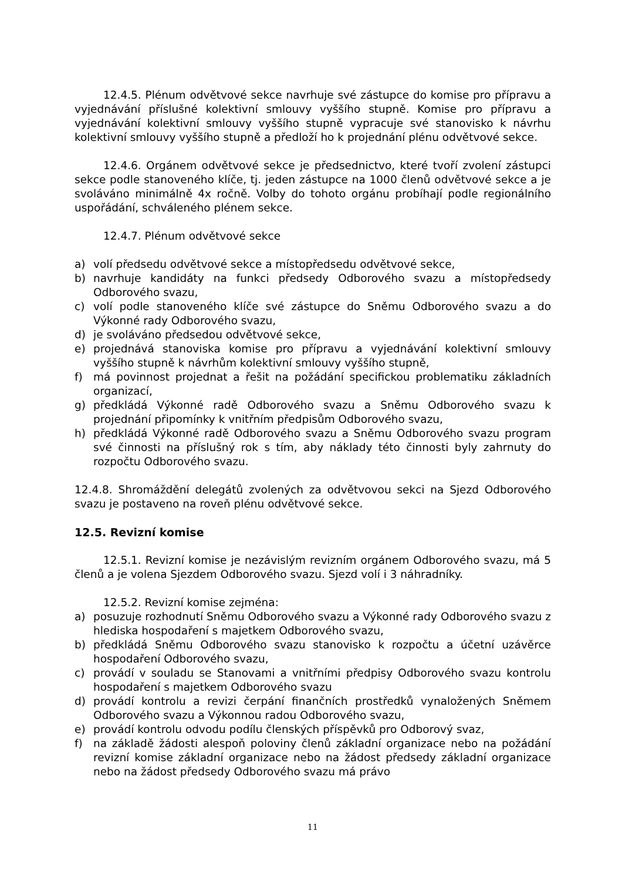12.4.5. Plénum odvětvové sekce navrhuje své zástupce do komise pro přípravu a vyjednávání příslušné kolektivní smlouvy vyššího stupně. Komise pro přípravu a vyjednávání kolektivní smlouvy vyššího stupně vypracuje své stanovisko k návrhu kolektivní smlouvy vyššího stupně a předloží ho k projednání plénu odvětvové sekce.
12.4.6. Orgánem odvětvové sekce je předsednictvo, které tvoří zvolení zástupci sekce podle stanoveného klíče, tj. jeden zástupce na 1000 členů odvětvové sekce a je svoláváno minimálně 4x ročně. Volby do tohoto orgánu probíhají podle regionálního uspořádání, schváleného plénem sekce.
12.4.7. Plénum odvětvové sekce
a) volí předsedu odvětvové sekce a místopředsedu odvětvové sekce,
b) navrhuje kandidáty na funkci předsedy Odborového svazu a místopředsedy Odborového svazu,
c) volí podle stanoveného klíče své zástupce do Sněmu Odborového svazu a do Výkonné rady Odborového svazu,
d) je svoláváno předsedou odvětvové sekce,
e) projednává stanoviska komise pro přípravu a vyjednávání kolektivní smlouvy vyššího stupně k návrhům kolektivní smlouvy vyššího stupně,
f) má povinnost projednat a řešit na požádání specifickou problematiku základních organizací,
g) předkládá Výkonné radě Odborového svazu a Sněmu Odborového svazu k projednání připomínky k vnitřním předpisům Odborového svazu,
h) předkládá Výkonné radě Odborového svazu a Sněmu Odborového svazu program své činnosti na příslušný rok s tím, aby náklady této činnosti byly zahrnuty do rozpočtu Odborového svazu.
12.4.8. Shromáždění delegátů zvolených za odvětvovou sekci na Sjezd Odborového svazu je postaveno na roveň plénu odvětvové sekce.
12.5. Revizní komise
12.5.1. Revizní komise je nezávislým revizním orgánem Odborového svazu, má 5 členů a je volena Sjezdem Odborového svazu. Sjezd volí i 3 náhradníky.
12.5.2. Revizní komise zejména:
a) posuzuje rozhodnutí Sněmu Odborového svazu a Výkonné rady Odborového svazu z hlediska hospodaření s majetkem Odborového svazu,
b) předkládá Sněmu Odborového svazu stanovisko k rozpočtu a účetní uzávěrce hospodaření Odborového svazu,
c) provádí v souladu se Stanovami a vnitřními předpisy Odborového svazu kontrolu hospodaření s majetkem Odborového svazu
d) provádí kontrolu a revizi čerpání finančních prostředků vynaložených Sněmem Odborového svazu a Výkonnou radou Odborového svazu,
e) provádí kontrolu odvodu podílu členských příspěvků pro Odborový svaz,
f) na základě žádosti alespoň poloviny členů základní organizace nebo na požádání revizní komise základní organizace nebo na žádost předsedy základní organizace nebo na žádost předsedy Odborového svazu má právo
11